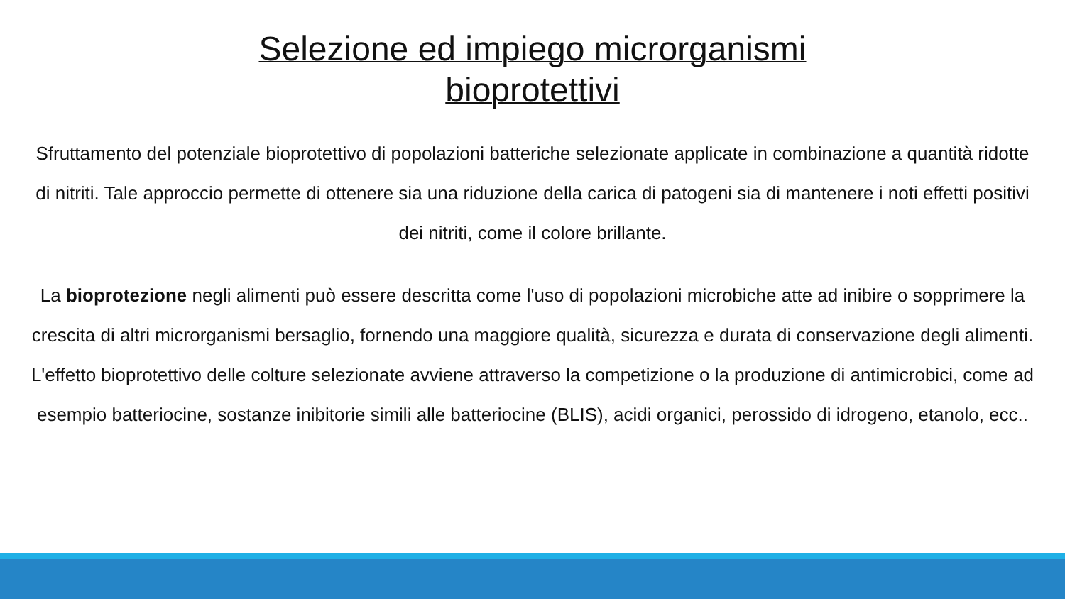Selezione ed impiego microrganismi
bioprotettivi
Sfruttamento del potenziale bioprotettivo di popolazioni batteriche selezionate applicate in combinazione a quantità ridotte di nitriti. Tale approccio permette di ottenere sia una riduzione della carica di patogeni sia di mantenere i noti effetti positivi dei nitriti, come il colore brillante.
La bioprotezione negli alimenti può essere descritta come l'uso di popolazioni microbiche atte ad inibire o sopprimere la crescita di altri microrganismi bersaglio, fornendo una maggiore qualità, sicurezza e durata di conservazione degli alimenti. L'effetto bioprotettivo delle colture selezionate avviene attraverso la competizione o la produzione di antimicrobici, come ad esempio batteriocine, sostanze inibitorie simili alle batteriocine (BLIS), acidi organici, perossido di idrogeno, etanolo, ecc..